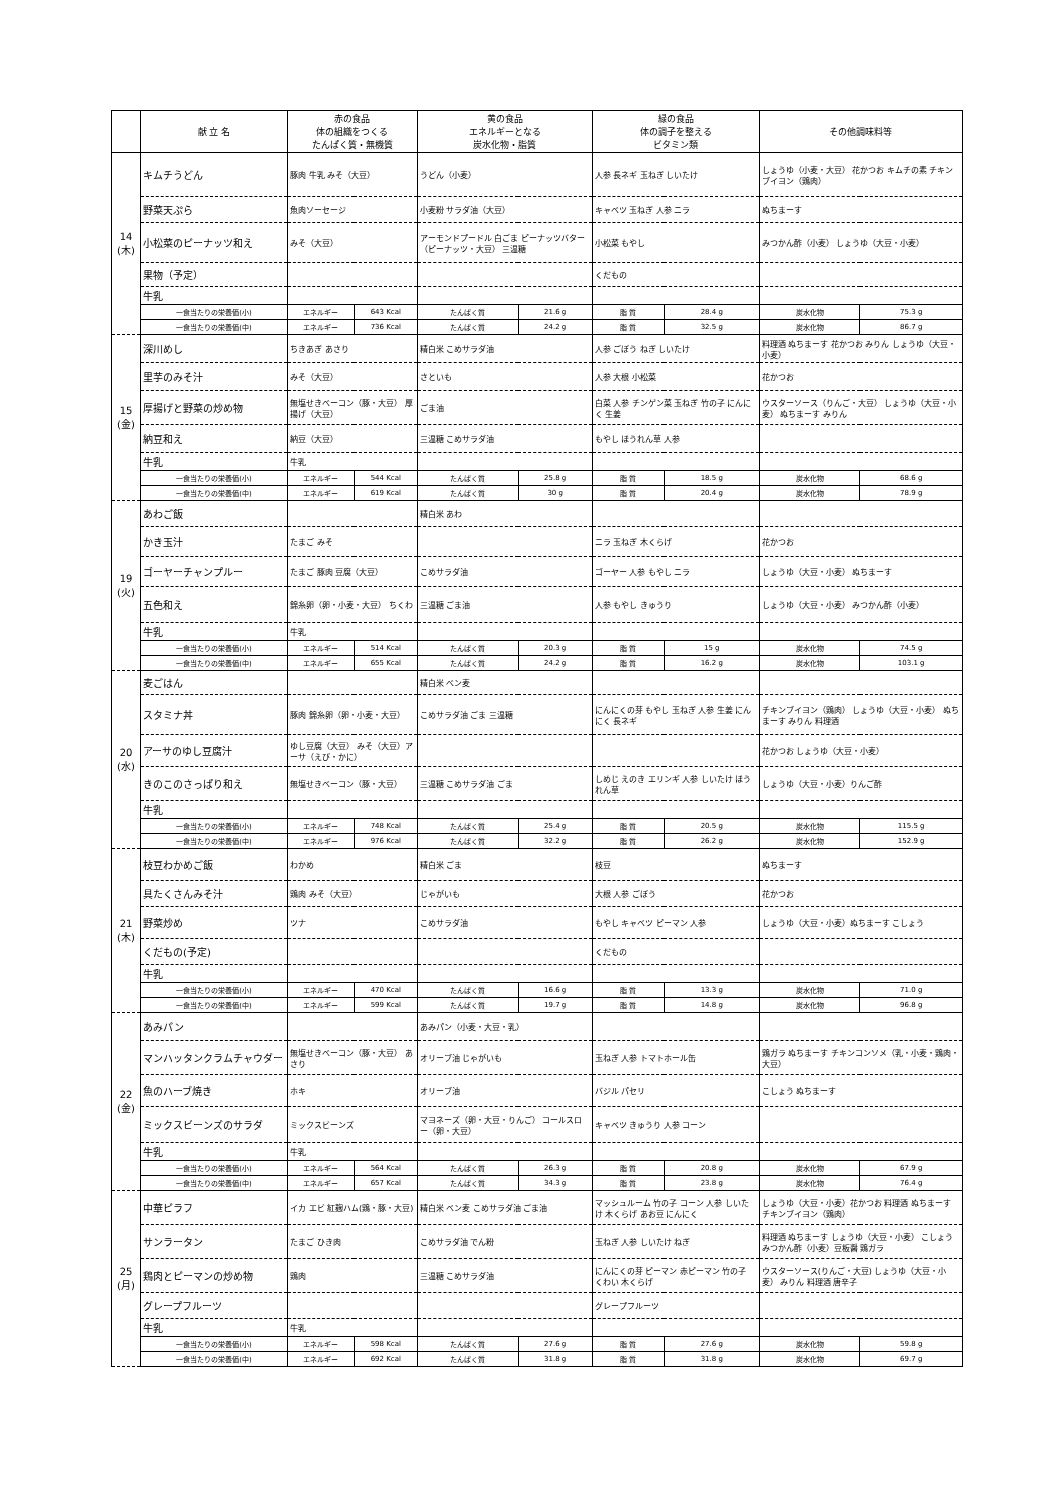| | 献 立 名 | 赤の食品 体の組織をつくる たんぱく質・無機質 | | 黄の食品 エネルギーとなる 炭水化物・脂質 | | 緑の食品 体の調子を整える ビタミン類 | | その他調味料等 | |
| --- | --- | --- | --- | --- | --- | --- | --- | --- | --- |
| 14 (木) | キムチうどん | 豚肉 牛乳 みそ（大豆） | | うどん（小麦） | | 人参 長ネギ 玉ねぎ しいたけ | | しょうゆ（小麦・大豆） 花かつお キムチの素 チキンブイヨン（鶏肉） | |
| | 野菜天ぷら | 魚肉ソーセージ | | 小麦粉 サラダ油（大豆） | | キャベツ 玉ねぎ 人参 ニラ | | ぬちまーす | |
| | 小松菜のピーナッツ和え | みそ（大豆） | | アーモンドプードル 白ごま ピーナッツバター（ピーナッツ・大豆） 三温糖 | | 小松菜 もやし | | みつかん酢（小麦） しょうゆ（大豆・小麦） | |
| | 果物（予定） | | | | | くだもの | | | |
| | 牛乳 | | | | | | | | |
| | 一食当たりの栄養価(小) | エネルギー | 643 Kcal | たんぱく質 | 21.6 g | 脂 質 | 28.4 g | 炭水化物 | 75.3 g |
| | 一食当たりの栄養価(中) | エネルギー | 736 Kcal | たんぱく質 | 24.2 g | 脂 質 | 32.5 g | 炭水化物 | 86.7 g |
| 15 (金) | 深川めし | ちきあぎ あさり | | 精白米 こめサラダ油 | | 人参 ごぼう ねぎ しいたけ | | 料理酒 ぬちまーす 花かつお みりん しょうゆ（大豆・小麦） | |
| | 里芋のみそ汁 | みそ（大豆） | | さといも | | 人参 大根 小松菜 | | 花かつお | |
| | 厚揚げと野菜の炒め物 | 無塩せきベーコン（豚・大豆） 厚揚げ（大豆） | | ごま油 | | 白菜 人参 チンゲン菜 玉ねぎ 竹の子 にんにく 生姜 | | ウスターソース（りんご・大豆） しょうゆ（大豆・小麦） ぬちまーす みりん | |
| | 納豆和え | 納豆（大豆） | | 三温糖 こめサラダ油 | | もやし ほうれん草 人参 | | | |
| | 牛乳 | 牛乳 | | | | | | | |
| | 一食当たりの栄養価(小) | エネルギー | 544 Kcal | たんぱく質 | 25.8 g | 脂 質 | 18.5 g | 炭水化物 | 68.6 g |
| | 一食当たりの栄養価(中) | エネルギー | 619 Kcal | たんぱく質 | 30 g | 脂 質 | 20.4 g | 炭水化物 | 78.9 g |
| 19 (火) | あわご飯 | | | 精白米 あわ | | | | | |
| | かき玉汁 | たまご みそ | | | | ニラ 玉ねぎ 木くらげ | | 花かつお | |
| | ゴーヤーチャンプルー | たまご 豚肉 豆腐（大豆） | | こめサラダ油 | | ゴーヤー 人参 もやし ニラ | | しょうゆ（大豆・小麦） ぬちまーす | |
| | 五色和え | 錦糸卵（卵・小麦・大豆） ちくわ | | 三温糖 ごま油 | | 人参 もやし きゅうり | | しょうゆ（大豆・小麦） みつかん酢（小麦） | |
| | 牛乳 | 牛乳 | | | | | | | |
| | 一食当たりの栄養価(小) | エネルギー | 514 Kcal | たんぱく質 | 20.3 g | 脂 質 | 15 g | 炭水化物 | 74.5 g |
| | 一食当たりの栄養価(中) | エネルギー | 655 Kcal | たんぱく質 | 24.2 g | 脂 質 | 16.2 g | 炭水化物 | 103.1 g |
| 20 (水) | 麦ごはん | | | 精白米 べン麦 | | | | | |
| | スタミナ丼 | 豚肉 錦糸卵（卵・小麦・大豆） | | こめサラダ油 ごま 三温糖 | | にんにくの芽 もやし 玉ねぎ 人参 生姜 にんにく 長ネギ | | チキンブイヨン（鶏肉） しょうゆ（大豆・小麦） ぬちまーす みりん 料理酒 | |
| | アーサのゆし豆腐汁 | ゆし豆腐（大豆） みそ（大豆）アーサ（えび・かに） | | | | | | 花かつお しょうゆ（大豆・小麦） | |
| | きのこのさっぱり和え | 無塩せきベーコン（豚・大豆） | | 三温糖 こめサラダ油 ごま | | しめじ えのき エリンギ 人参 しいたけ ほうれん草 | | しょうゆ（大豆・小麦）りんご酢 | |
| | 牛乳 | | | | | | | | |
| | 一食当たりの栄養価(小) | エネルギー | 748 Kcal | たんぱく質 | 25.4 g | 脂 質 | 20.5 g | 炭水化物 | 115.5 g |
| | 一食当たりの栄養価(中) | エネルギー | 976 Kcal | たんぱく質 | 32.2 g | 脂 質 | 26.2 g | 炭水化物 | 152.9 g |
| 21 (木) | 枝豆わかめご飯 | わかめ | | 精白米 ごま | | 枝豆 | | ぬちまーす | |
| | 具たくさんみそ汁 | 鶏肉 みそ（大豆） | | じゃがいも | | 大根 人参 ごぼう | | 花かつお | |
| | 野菜炒め | ツナ | | こめサラダ油 | | もやし キャベツ ピーマン 人参 | | しょうゆ（大豆・小麦）ぬちまーす こしょう | |
| | くだもの(予定) | | | | | くだもの | | | |
| | 牛乳 | | | | | | | | |
| | 一食当たりの栄養価(小) | エネルギー | 470 Kcal | たんぱく質 | 16.6 g | 脂 質 | 13.3 g | 炭水化物 | 71.0 g |
| | 一食当たりの栄養価(中) | エネルギー | 599 Kcal | たんぱく質 | 19.7 g | 脂 質 | 14.8 g | 炭水化物 | 96.8 g |
| 22 (金) | あみパン | | | あみパン（小麦・大豆・乳） | | | | | |
| | マンハッタンクラムチャウダー | 無塩せきベーコン（豚・大豆） あさり | | オリーブ油 じゃがいも | | 玉ねぎ 人参 トマトホール缶 | | 鶏ガラ ぬちまーす チキンコンソメ（乳・小麦・鶏肉・大豆） | |
| | 魚のハーブ焼き | ホキ | | オリーブ油 | | バジル パセリ | | こしょう ぬちまーす | |
| | ミックスビーンズのサラダ | ミックスビーンズ | | マヨネーズ（卵・大豆・りんご） コールスロー（卵・大豆） | | キャベツ きゅうり 人参 コーン | | | |
| | 牛乳 | 牛乳 | | | | | | | |
| | 一食当たりの栄養価(小) | エネルギー | 564 Kcal | たんぱく質 | 26.3 g | 脂 質 | 20.8 g | 炭水化物 | 67.9 g |
| | 一食当たりの栄養価(中) | エネルギー | 657 Kcal | たんぱく質 | 34.3 g | 脂 質 | 23.8 g | 炭水化物 | 76.4 g |
| 25 (月) | 中華ピラフ | イカ エビ 紅麹ハム(鶏・豚・大豆) | | 精白米 ベン麦 こめサラダ油 ごま油 | | マッシュルーム 竹の子 コーン 人参 しいたけ 木くらげ あお豆 にんにく | | しょうゆ（大豆・小麦）花かつお 料理酒 ぬちまーす チキンブイヨン（鶏肉） | |
| | サンラータン | たまご ひき肉 | | こめサラダ油 でん粉 | | 玉ねぎ 人参 しいたけ ねぎ | | 料理酒 ぬちまーす しょうゆ（大豆・小麦） こしょう みつかん酢（小麦）豆板醤 鶏ガラ | |
| | 鶏肉とピーマンの炒め物 | 鶏肉 | | 三温糖 こめサラダ油 | | にんにくの芽 ピーマン 赤ピーマン 竹の子 くわい 木くらげ | | ウスターソース(りんご・大豆) しょうゆ（大豆・小麦） みりん 料理酒 唐辛子 | |
| | グレープフルーツ | | | | | グレープフルーツ | | | |
| | 牛乳 | 牛乳 | | | | | | | |
| | 一食当たりの栄養価(小) | エネルギー | 598 Kcal | たんぱく質 | 27.6 g | 脂 質 | 27.6 g | 炭水化物 | 59.8 g |
| | 一食当たりの栄養価(中) | エネルギー | 692 Kcal | たんぱく質 | 31.8 g | 脂 質 | 31.8 g | 炭水化物 | 69.7 g |